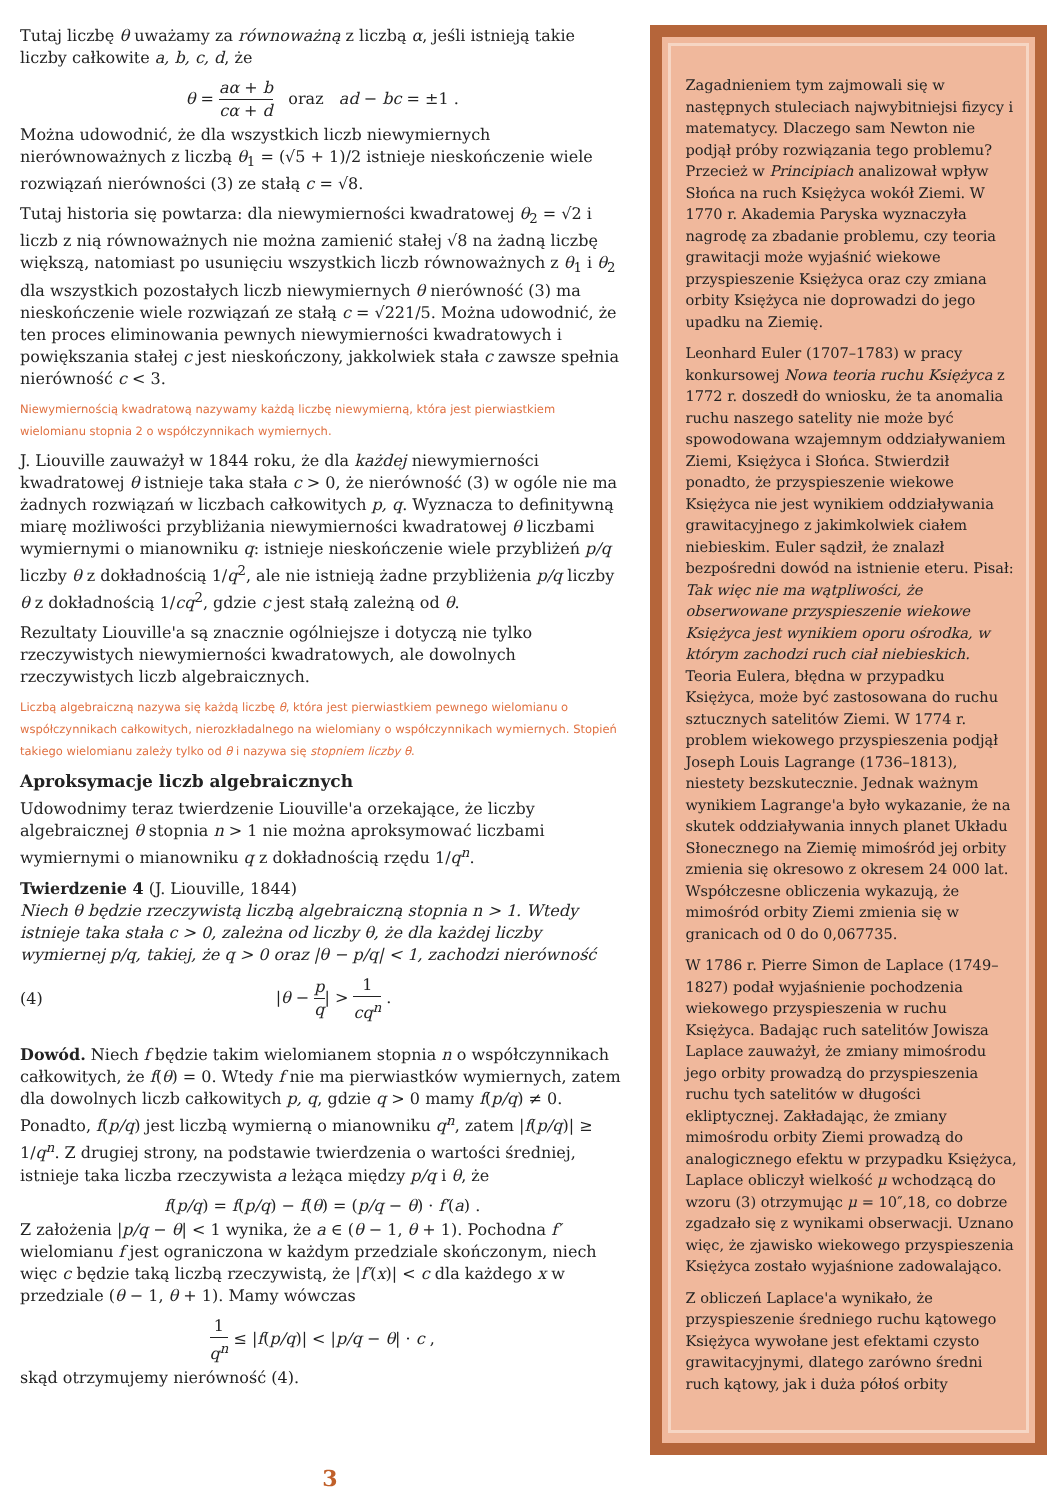Tutaj liczbę θ uważamy za równoważną z liczbą α, jeśli istnieją takie liczby całkowite a, b, c, d, że
θ = aα + b cα + d oraz ad − bc = ±1 .
Można udowodnić, że dla wszystkich liczb niewymiernych nierównoważnych z liczbą θ<sub>1</sub> = (√5 + 1)/2 istnieje nieskończenie wiele rozwiązań nierówności (3) ze stałą c = √8.
Tutaj historia się powtarza: dla niewymierności kwadratowej θ<sub>2</sub> = √2 i liczb z nią równoważnych nie można zamienić stałej √8 na żadną liczbę większą, natomiast po usunięciu wszystkich liczb równoważnych z θ<sub>1</sub> i θ<sub>2</sub> dla wszystkich pozostałych liczb niewymiernych θ nierówność (3) ma nieskończenie wiele rozwiązań ze stałą c = √221/5. Można udowodnić, że ten proces eliminowania pewnych niewymierności kwadratowych i powiększania stałej c jest nieskończony, jakkolwiek stała c zawsze spełnia nierówność c < 3.
Niewymiernością kwadratową nazywamy każdą liczbę niewymierną, która jest pierwiastkiem wielomianu stopnia 2 o współczynnikach wymiernych.
J. Liouville zauważył w 1844 roku, że dla każdej niewymierności kwadratowej θ istnieje taka stała c > 0, że nierówność (3) w ogóle nie ma żadnych rozwiązań w liczbach całkowitych p, q. Wyznacza to definitywną miarę możliwości przybliżania niewymierności kwadratowej θ liczbami wymiernymi o mianowniku q: istnieje nieskończenie wiele przybliżeń p/q liczby θ z dokładnością 1/q<sup>2</sup>, ale nie istnieją żadne przybliżenia p/q liczby θ z dokładnością 1/cq<sup>2</sup>, gdzie c jest stałą zależną od θ.
Rezultaty Liouville'a są znacznie ogólniejsze i dotyczą nie tylko rzeczywistych niewymierności kwadratowych, ale dowolnych rzeczywistych liczb algebraicznych.
Liczbą algebraiczną nazywa się każdą liczbę θ, która jest pierwiastkiem pewnego wielomianu o współczynnikach całkowitych, nierozkładalnego na wielomiany o współczynnikach wymiernych. Stopień takiego wielomianu zależy tylko od θ i nazywa się stopniem liczby θ.
Aproksymacje liczb algebraicznych
Udowodnimy teraz twierdzenie Liouville'a orzekające, że liczby algebraicznej θ stopnia n > 1 nie można aproksymować liczbami wymiernymi o mianowniku q z dokładnością rzędu 1/q<sup>n</sup>.
Twierdzenie 4 (J. Liouville, 1844)
Niech θ będzie rzeczywistą liczbą algebraiczną stopnia n > 1. Wtedy istnieje taka stała c > 0, zależna od liczby θ, że dla każdej liczby wymiernej p/q, takiej, że q > 0 oraz |θ − p/q| < 1, zachodzi nierówność
(4) |θ − p q| > 1 cq<sup>n</sup> .
Dowód. Niech f będzie takim wielomianem stopnia n o współczynnikach całkowitych, że f(θ) = 0. Wtedy f nie ma pierwiastków wymiernych, zatem dla dowolnych liczb całkowitych p, q, gdzie q > 0 mamy f(p/q) ≠ 0. Ponadto, f(p/q) jest liczbą wymierną o mianowniku q<sup>n</sup>, zatem |f(p/q)| ≥ 1/q<sup>n</sup>. Z drugiej strony, na podstawie twierdzenia o wartości średniej, istnieje taka liczba rzeczywista a leżąca między p/q i θ, że
f(p/q) = f(p/q) − f(θ) = (p/q − θ) · f′(a) .
Z założenia |p/q − θ| < 1 wynika, że a ∈ (θ − 1, θ + 1). Pochodna f′ wielomianu f jest ograniczona w każdym przedziale skończonym, niech więc c będzie taką liczbą rzeczywistą, że |f′(x)| < c dla każdego x w przedziale (θ − 1, θ + 1). Mamy wówczas
1 q<sup>n</sup> ≤ |f(p/q)| < |p/q − θ| · c ,
skąd otrzymujemy nierówność (4).
Zagadnieniem tym zajmowali się w następnych stuleciach najwybitniejsi fizycy i matematycy. Dlaczego sam Newton nie podjął próby rozwiązania tego problemu? Przecież w Principiach analizował wpływ Słońca na ruch Księżyca wokół Ziemi. W 1770 r. Akademia Paryska wyznaczyła nagrodę za zbadanie problemu, czy teoria grawitacji może wyjaśnić wiekowe przyspieszenie Księżyca oraz czy zmiana orbity Księżyca nie doprowadzi do jego upadku na Ziemię.
Leonhard Euler (1707–1783) w pracy konkursowej Nowa teoria ruchu Księżyca z 1772 r. doszedł do wniosku, że ta anomalia ruchu naszego satelity nie może być spowodowana wzajemnym oddziaływaniem Ziemi, Księżyca i Słońca. Stwierdził ponadto, że przyspieszenie wiekowe Księżyca nie jest wynikiem oddziaływania grawitacyjnego z jakimkolwiek ciałem niebieskim. Euler sądził, że znalazł bezpośredni dowód na istnienie eteru. Pisał: Tak więc nie ma wątpliwości, że obserwowane przyspieszenie wiekowe Księżyca jest wynikiem oporu ośrodka, w którym zachodzi ruch ciał niebieskich. Teoria Eulera, błędna w przypadku Księżyca, może być zastosowana do ruchu sztucznych satelitów Ziemi. W 1774 r. problem wiekowego przyspieszenia podjął Joseph Louis Lagrange (1736–1813), niestety bezskutecznie. Jednak ważnym wynikiem Lagrange'a było wykazanie, że na skutek oddziaływania innych planet Układu Słonecznego na Ziemię mimośród jej orbity zmienia się okresowo z okresem 24 000 lat. Współczesne obliczenia wykazują, że mimośród orbity Ziemi zmienia się w granicach od 0 do 0,067735.
W 1786 r. Pierre Simon de Laplace (1749–1827) podał wyjaśnienie pochodzenia wiekowego przyspieszenia w ruchu Księżyca. Badając ruch satelitów Jowisza Laplace zauważył, że zmiany mimośrodu jego orbity prowadzą do przyspieszenia ruchu tych satelitów w długości ekliptycznej. Zakładając, że zmiany mimośrodu orbity Ziemi prowadzą do analogicznego efektu w przypadku Księżyca, Laplace obliczył wielkość μ wchodzącą do wzoru (3) otrzymując μ = 10″,18, co dobrze zgadzało się z wynikami obserwacji. Uznano więc, że zjawisko wiekowego przyspieszenia Księżyca zostało wyjaśnione zadowalająco.
Z obliczeń Laplace'a wynikało, że przyspieszenie średniego ruchu kątowego Księżyca wywołane jest efektami czysto grawitacyjnymi, dlatego zarówno średni ruch kątowy, jak i duża półoś orbity
3